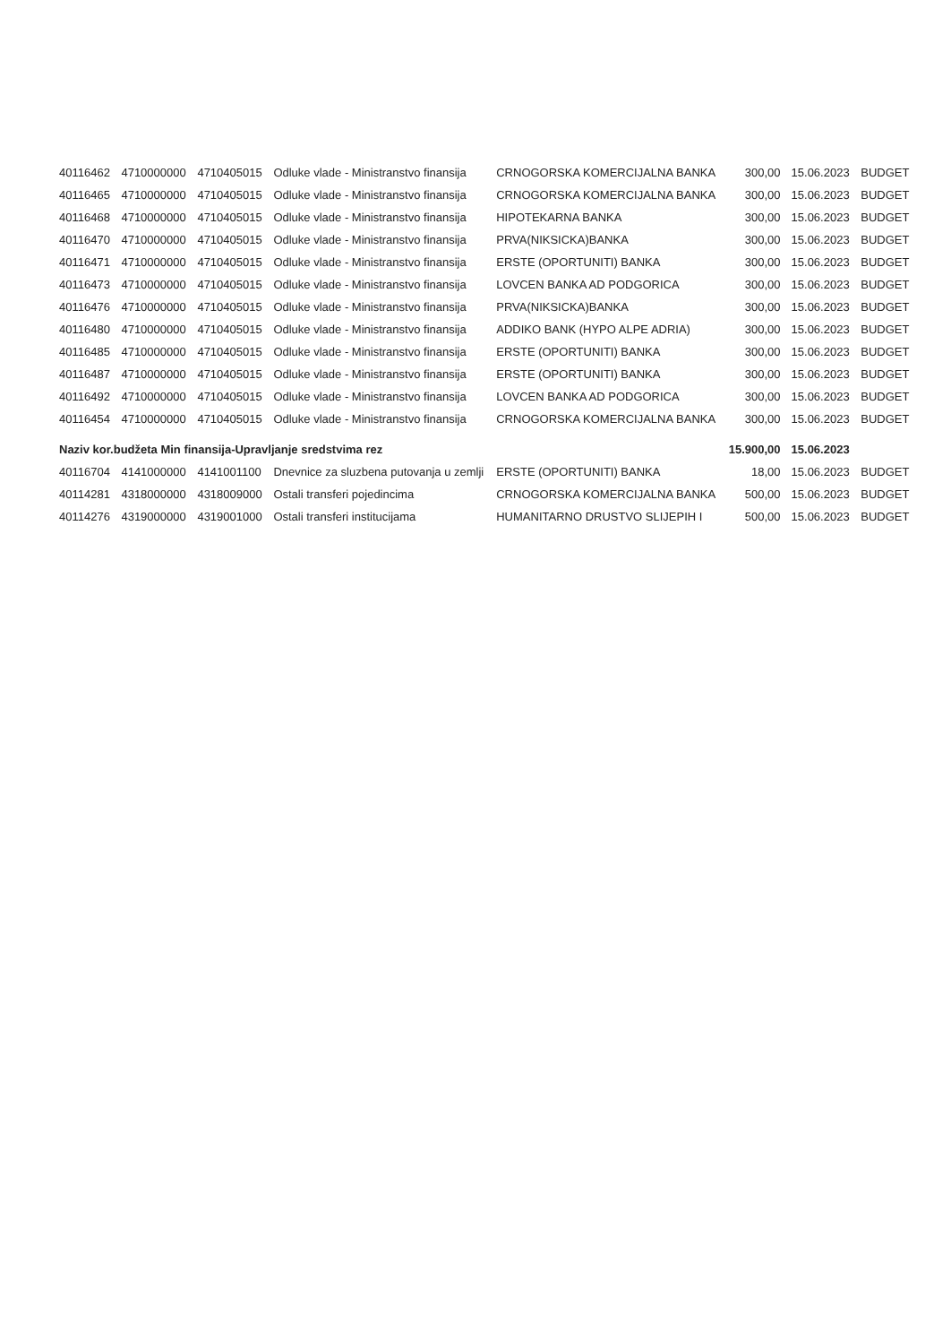| 40116462 | 4710000000 | 4710405015 | Odluke vlade - Ministranstvo finansija | CRNOGORSKA KOMERCIJALNA BANKA | 300,00 | 15.06.2023 | BUDGET |
| 40116465 | 4710000000 | 4710405015 | Odluke vlade - Ministranstvo finansija | CRNOGORSKA KOMERCIJALNA BANKA | 300,00 | 15.06.2023 | BUDGET |
| 40116468 | 4710000000 | 4710405015 | Odluke vlade - Ministranstvo finansija | HIPOTEKARNA BANKA | 300,00 | 15.06.2023 | BUDGET |
| 40116470 | 4710000000 | 4710405015 | Odluke vlade - Ministranstvo finansija | PRVA(NIKSICKA)BANKA | 300,00 | 15.06.2023 | BUDGET |
| 40116471 | 4710000000 | 4710405015 | Odluke vlade - Ministranstvo finansija | ERSTE (OPORTUNITI) BANKA | 300,00 | 15.06.2023 | BUDGET |
| 40116473 | 4710000000 | 4710405015 | Odluke vlade - Ministranstvo finansija | LOVCEN BANKA AD PODGORICA | 300,00 | 15.06.2023 | BUDGET |
| 40116476 | 4710000000 | 4710405015 | Odluke vlade - Ministranstvo finansija | PRVA(NIKSICKA)BANKA | 300,00 | 15.06.2023 | BUDGET |
| 40116480 | 4710000000 | 4710405015 | Odluke vlade - Ministranstvo finansija | ADDIKO BANK (HYPO ALPE ADRIA) | 300,00 | 15.06.2023 | BUDGET |
| 40116485 | 4710000000 | 4710405015 | Odluke vlade - Ministranstvo finansija | ERSTE (OPORTUNITI) BANKA | 300,00 | 15.06.2023 | BUDGET |
| 40116487 | 4710000000 | 4710405015 | Odluke vlade - Ministranstvo finansija | ERSTE (OPORTUNITI) BANKA | 300,00 | 15.06.2023 | BUDGET |
| 40116492 | 4710000000 | 4710405015 | Odluke vlade - Ministranstvo finansija | LOVCEN BANKA AD PODGORICA | 300,00 | 15.06.2023 | BUDGET |
| 40116454 | 4710000000 | 4710405015 | Odluke vlade - Ministranstvo finansija | CRNOGORSKA KOMERCIJALNA BANKA | 300,00 | 15.06.2023 | BUDGET |
| Naziv kor.budžeta Min finansija-Upravljanje sredstvima rez | | | | | 15.900,00 | 15.06.2023 | |
| 40116704 | 4141000000 | 4141001100 | Dnevnice za sluzbena putovanja u zemlji | ERSTE (OPORTUNITI) BANKA | 18,00 | 15.06.2023 | BUDGET |
| 40114281 | 4318000000 | 4318009000 | Ostali transferi pojedincima | CRNOGORSKA KOMERCIJALNA BANKA | 500,00 | 15.06.2023 | BUDGET |
| 40114276 | 4319000000 | 4319001000 | Ostali transferi institucijama | HUMANITARNO DRUSTVO SLIJEPIH I | 500,00 | 15.06.2023 | BUDGET |